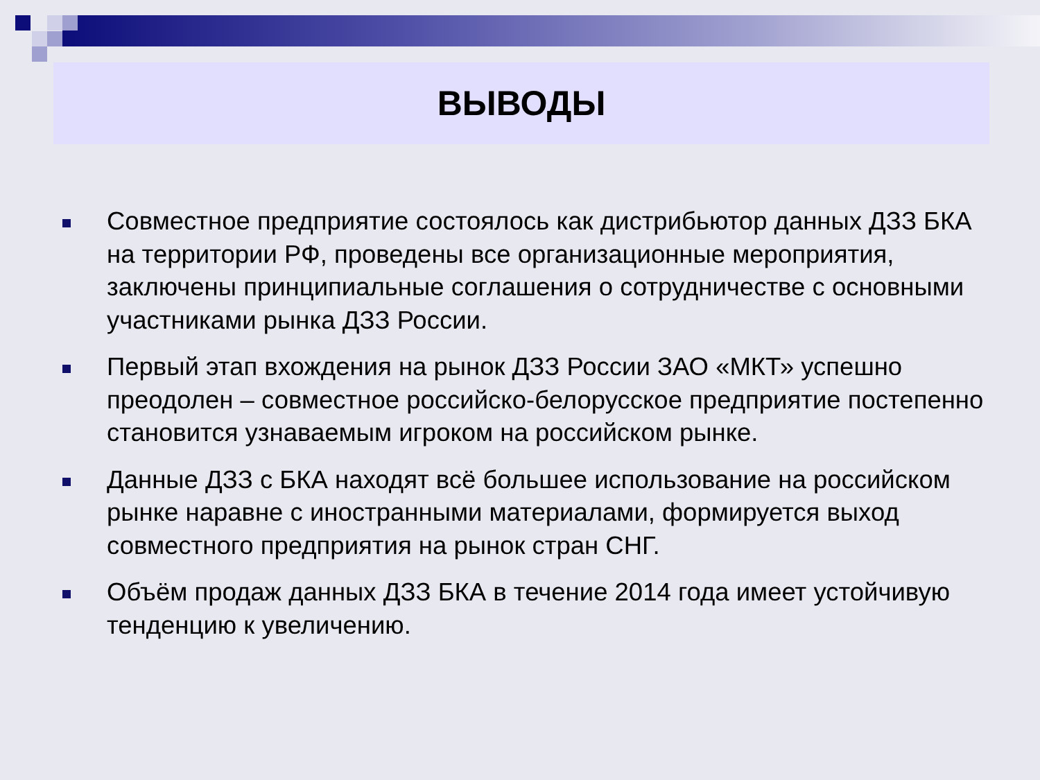ВЫВОДЫ
Совместное предприятие состоялось как дистрибьютор данных ДЗЗ БКА на территории РФ, проведены все организационные мероприятия, заключены принципиальные соглашения о сотрудничестве с основными участниками рынка ДЗЗ России.
Первый этап вхождения на рынок ДЗЗ России ЗАО «МКТ» успешно преодолен – совместное российско-белорусское предприятие постепенно становится узнаваемым игроком на российском рынке.
Данные ДЗЗ с БКА находят всё большее использование на российском рынке наравне с иностранными материалами, формируется выход совместного предприятия на рынок стран СНГ.
Объём продаж данных ДЗЗ БКА в течение 2014 года имеет устойчивую тенденцию к увеличению.